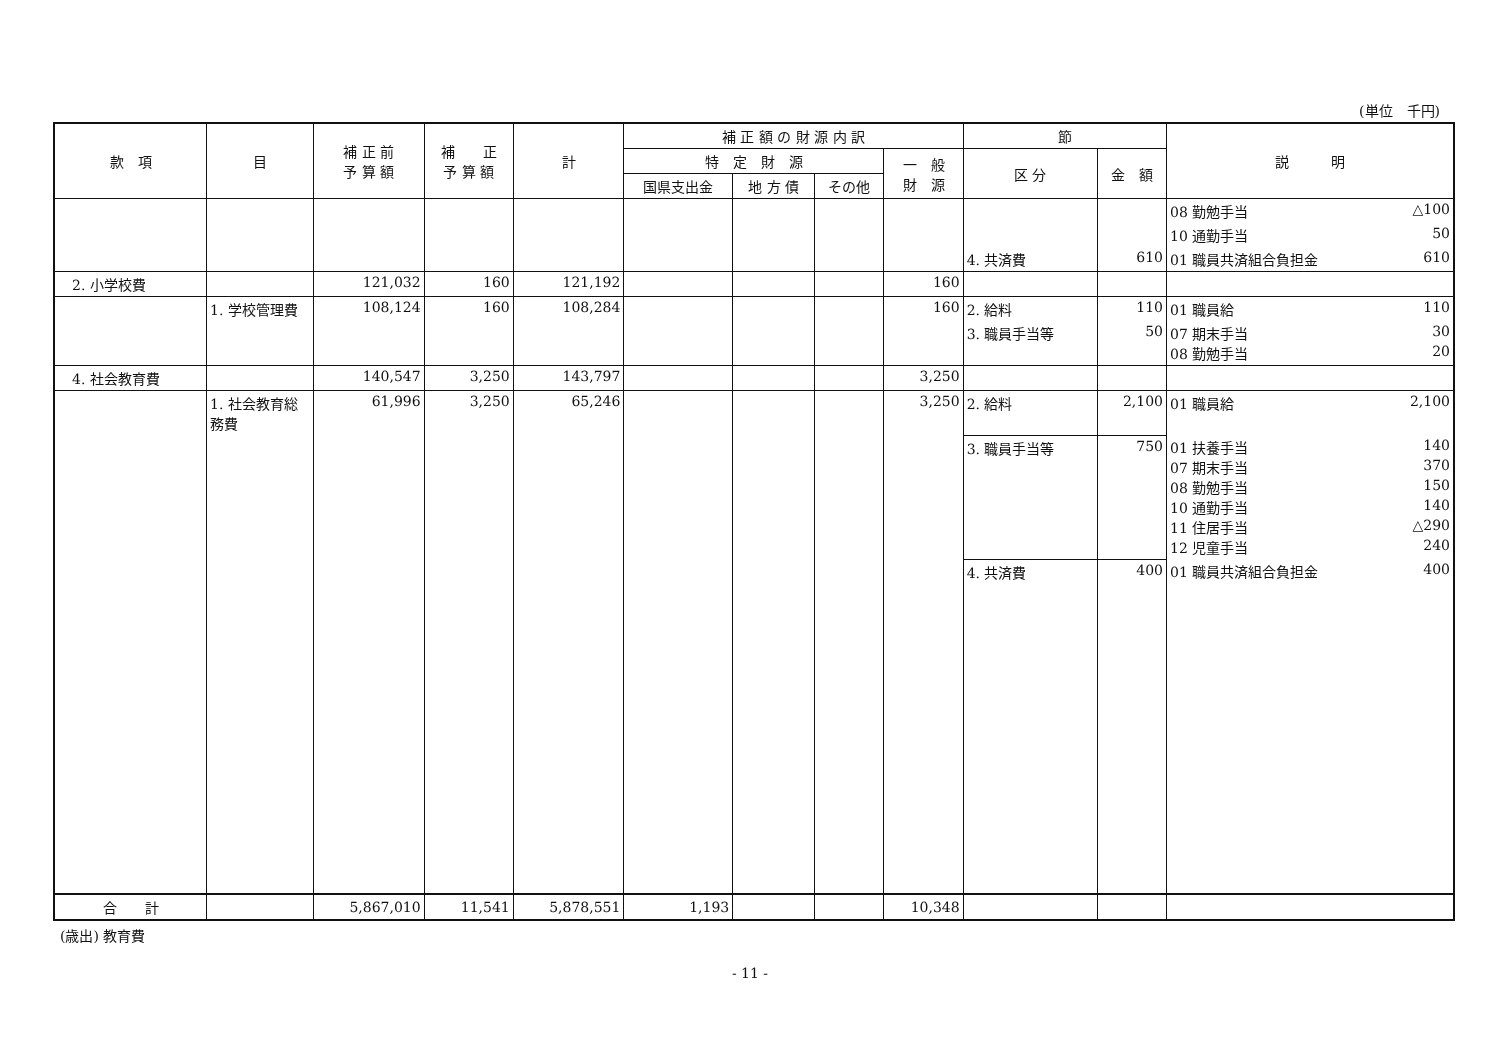(単位　千円)
| 款 項 | 目 | 補 正 前 予 算 額 | 補 正 予 算 額 | 計 | 補 正 額 の 財 源 内 訳 | | | | 節 | | 説 明 |
| --- | --- | --- | --- | --- | --- | --- | --- | --- | --- | --- | --- |
| | | | | | 特 定 財 源 | | | 一 般 財 源 | 区 分 | 金 額 | |
| | | | | | 国県支出金 | 地 方 債 | その他 | | | | |
| | | | | | | | | | | | 08 勤勉手当 △100 |
| | | | | | | | | | | | 10 通勤手当 50 |
| | | | | | | | | | 4. 共済費 | 610 | 01 職員共済組合負担金 610 |
| 2. 小学校費 | | 121,032 | 160 | 121,192 | | | | 160 | | | |
| | 1. 学校管理費 | 108,124 | 160 | 108,284 | | | | 160 | 2. 給料 | 110 | 01 職員給 110 |
| | | | | | | | | | 3. 職員手当等 | 50 | 07 期末手当 30 08 勤勉手当 20 |
| 4. 社会教育費 | | 140,547 | 3,250 | 143,797 | | | | 3,250 | | | |
| | 1. 社会教育総務費 | 61,996 | 3,250 | 65,246 | | | | 3,250 | 2. 給料 | 2,100 | 01 職員給 2,100 |
| | | | | | | | | | 3. 職員手当等 | 750 | 01 扶養手当 140 07 期末手当 370 08 勤勉手当 150 10 通勤手当 140 11 住居手当 △290 12 児童手当 240 |
| | | | | | | | | | 4. 共済費 | 400 | 01 職員共済組合負担金 400 |
| 合 計 | | 5,867,010 | 11,541 | 5,878,551 | 1,193 | | | 10,348 | | | |
(歳出) 教育費
- 11 -